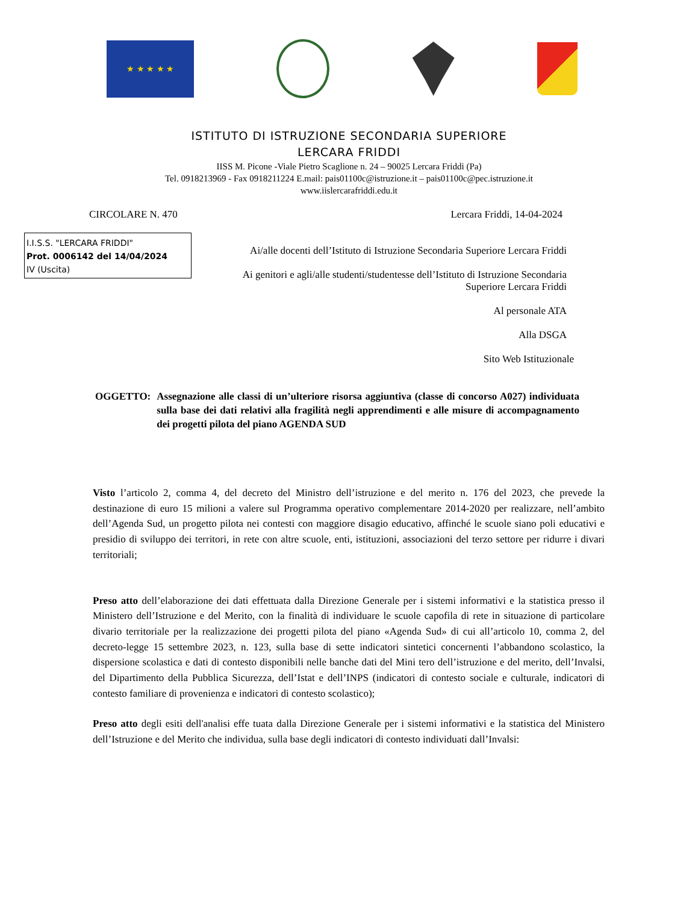★ ★ ★ ★ ★
ISTITUTO DI ISTRUZIONE SECONDARIA SUPERIORE
LERCARA FRIDDI
IISS M. Picone -Viale Pietro Scaglione n. 24 – 90025 Lercara Friddi (Pa)
Tel. 0918213969 - Fax 0918211224 E.mail: pais01100c@istruzione.it – pais01100c@pec.istruzione.it
www.iislercarafriddi.edu.it
CIRCOLARE N. 470 Lercara Friddi, 14-04-2024
I.I.S.S. "LERCARA FRIDDI"
Prot. 0006142 del 14/04/2024
IV (Uscita)
Ai/alle docenti dell’Istituto di Istruzione Secondaria Superiore Lercara Friddi
Ai genitori e agli/alle studenti/studentesse dell’Istituto di Istruzione Secondaria
Superiore Lercara Friddi
Al personale ATA
Alla DSGA
Sito Web Istituzionale
OGGETTO: Assegnazione alle classi di un’ulteriore risorsa aggiuntiva (classe di concorso A027) individuata sulla base dei dati relativi alla fragilità negli apprendimenti e alle misure di accompagnamento dei progetti pilota del piano AGENDA SUD
Visto l’articolo 2, comma 4, del decreto del Ministro dell’istruzione e del merito n. 176 del 2023, che prevede la destinazione di euro 15 milioni a valere sul Programma operativo complementare 2014-2020 per realizzare, nell’ambito dell’Agenda Sud, un progetto pilota nei contesti con maggiore disagio educativo, affinché le scuole siano poli educativi e presidio di sviluppo dei territori, in rete con altre scuole, enti, istituzioni, associazioni del terzo settore per ridurre i divari territoriali;
Preso atto dell’elaborazione dei dati effettuata dalla Direzione Generale per i sistemi informativi e la statistica presso il Ministero dell’Istruzione e del Merito, con la finalità di individuare le scuole capofila di rete in situazione di particolare divario territoriale per la realizzazione dei progetti pilota del piano «Agenda Sud» di cui all’articolo 10, comma 2, del decreto-legge 15 settembre 2023, n. 123, sulla base di sette indicatori sintetici concernenti l’abbandono scolastico, la dispersione scolastica e dati di contesto disponibili nelle banche dati del Mini tero dell’istruzione e del merito, dell’Invalsi, del Dipartimento della Pubblica Sicurezza, dell’Istat e dell’INPS (indicatori di contesto sociale e culturale, indicatori di contesto familiare di provenienza e indicatori di contesto scolastico);
Preso atto degli esiti dell'analisi effe tuata dalla Direzione Generale per i sistemi informativi e la statistica del Ministero dell’Istruzione e del Merito che individua, sulla base degli indicatori di contesto individuati dall’Invalsi: